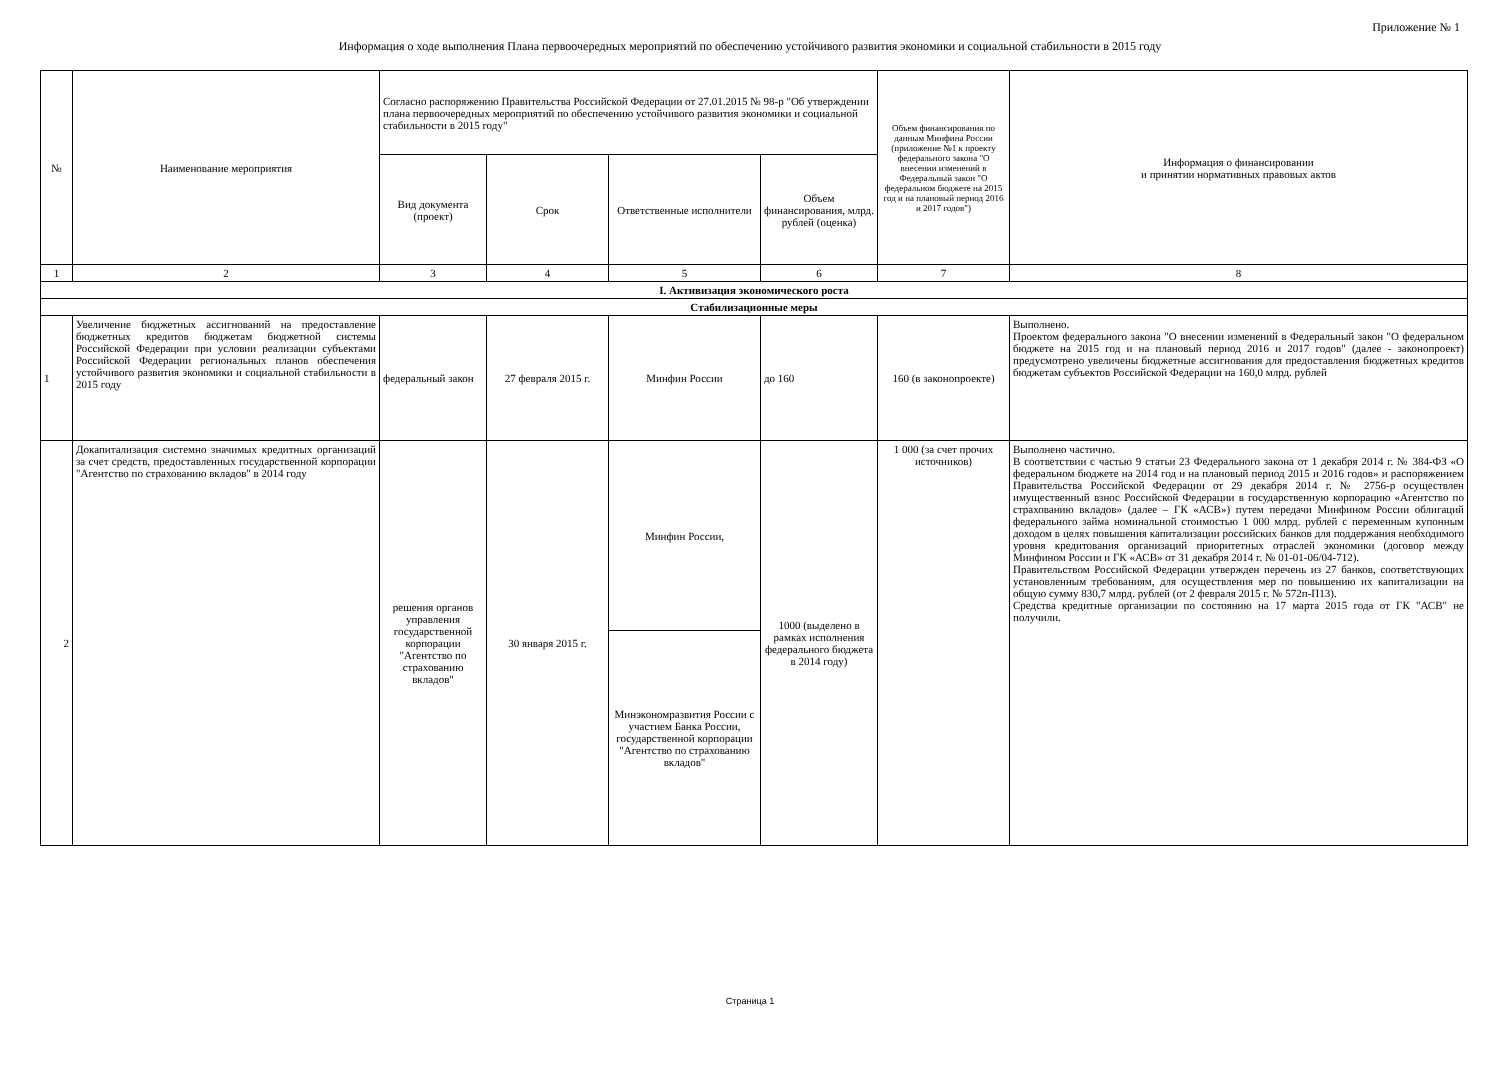Приложение № 1
Информация о ходе выполнения Плана первоочередных мероприятий по обеспечению устойчивого развития экономики и социальной стабильности в 2015 году
| № | Наименование мероприятия | Согласно распоряжению Правительства Российской Федерации от 27.01.2015 № 98-р "Об утверждении плана первоочередных мероприятий по обеспечению устойчивого развития экономики и социальной стабильности в 2015 году" | | | | Объем финансирования по данным Минфина России (приложение №1 к проекту федерального закона "О внесении изменений в Федеральный закон "О федеральном бюджете на 2015 год и на плановый период 2016 и 2017 годов") | Информация о финансировании и принятии нормативных правовых актов |
| --- | --- | --- | --- | --- | --- | --- | --- |
| | | Вид документа (проект) | Срок | Ответственные исполнители | Объем финансирования, млрд. рублей (оценка) | | |
| 1 | 2 | 3 | 4 | 5 | 6 | 7 | 8 |
| I. Активизация экономического роста | | | | | | | |
| Стабилизационные меры | | | | | | | |
| 1 | Увеличение бюджетных ассигнований на предоставление бюджетных кредитов бюджетам бюджетной системы Российской Федерации при условии реализации субъектами Российской Федерации региональных планов обеспечения устойчивого развития экономики и социальной стабильности в 2015 году | федеральный закон | 27 февраля 2015 г. | Минфин России | до 160 | 160 (в законопроекте) | Выполнено. Проектом федерального закона "О внесении изменений в Федеральный закон "О федеральном бюджете на 2015 год и на плановый период 2016 и 2017 годов" (далее - законопроект) предусмотрено увеличены бюджетные ассигнования для предоставления бюджетных кредитов бюджетам субъектов Российской Федерации на 160,0 млрд. рублей |
| 2 | Докапитализация системно значимых кредитных организаций за счет средств, предоставленных государственной корпорации "Агентство по страхованию вкладов" в 2014 году | решения органов управления государственной корпорации "Агентство по страхованию вкладов" | 30 января 2015 г. | Минфин России, | 1000 (выделено в рамках исполнения федерального бюджета в 2014 году) | 1 000 (за счет прочих источников) | Выполнено частично. В соответствии с частью 9 статьи 23 Федерального закона от 1 декабря 2014 г. № 384-ФЗ «О федеральном бюджете на 2014 год и на плановый период 2015 и 2016 годов» и распоряжением Правительства Российской Федерации от 29 декабря 2014 г. № 2756-р осуществлен имущественный взнос Российской Федерации в государственную корпорацию «Агентство по страхованию вкладов» (далее – ГК «АСВ») путем передачи Минфином России облигаций федерального займа номинальной стоимостью 1 000 млрд. рублей с переменным купонным доходом в целях повышения капитализации российских банков для поддержания необходимого уровня кредитования организаций приоритетных отраслей экономики (договор между Минфином России и ГК «АСВ» от 31 декабря 2014 г. № 01-01-06/04-712). Правительством Российской Федерации утвержден перечень из 27 банков, соответствующих установленным требованиям, для осуществления мер по повышению их капитализации на общую сумму 830,7 млрд. рублей (от 2 февраля 2015 г. № 572п-П13). Средства кредитные организации по состоянию на 17 марта 2015 года от ГК "АСВ" не получили. |
| | | | | Минэкономразвития России с участием Банка России, государственной корпорации "Агентство по страхованию вкладов" | | | |
Страница 1